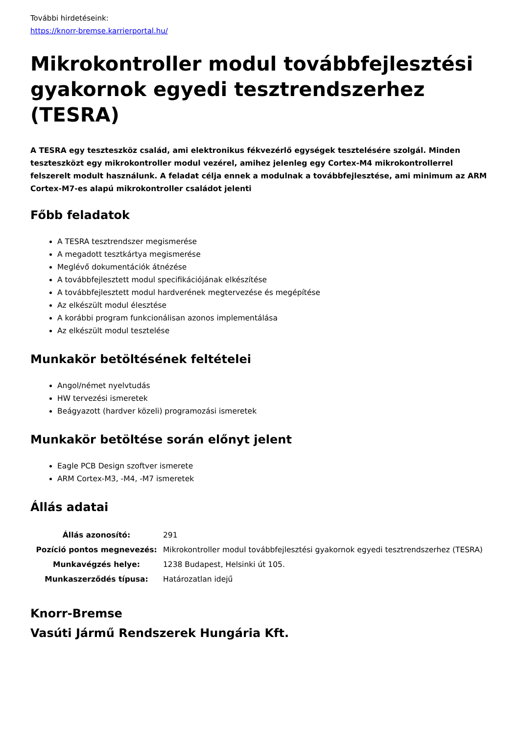További hirdetéseink:
https://knorr-bremse.karrierportal.hu/
Mikrokontroller modul továbbfejlesztési gyakornok egyedi tesztrendszerhez (TESRA)
A TESRA egy teszteszköz család, ami elektronikus fékvezérlő egységek tesztelésére szolgál. Minden teszteszközt egy mikrokontroller modul vezérel, amihez jelenleg egy Cortex-M4 mikrokontrollerrel felszerelt modult használunk. A feladat célja ennek a modulnak a továbbfejlesztése, ami minimum az ARM Cortex-M7-es alapú mikrokontroller családot jelenti
Főbb feladatok
A TESRA tesztrendszer megismerése
A megadott tesztkártya megismerése
Meglévő dokumentációk átnézése
A továbbfejlesztett modul specifikációjának elkészítése
A továbbfejlesztett modul hardverének megtervezése és megépítése
Az elkészült modul élesztése
A korábbi program funkcionálisan azonos implementálása
Az elkészült modul tesztelése
Munkakör betöltésének feltételei
Angol/német nyelvtudás
HW tervezési ismeretek
Beágyazott (hardver közeli) programozási ismeretek
Munkakör betöltése során előnyt jelent
Eagle PCB Design szoftver ismerete
ARM Cortex-M3, -M4, -M7 ismeretek
Állás adatai
| Állás azonosító: | 291 |
| Pozíció pontos megnevezés: | Mikrokontroller modul továbbfejlesztési gyakornok egyedi tesztrendszerhez (TESRA) |
| Munkavégzés helye: | 1238 Budapest, Helsinki út 105. |
| Munkaszerződés típusa: | Határozatlan idejű |
Knorr-Bremse
Vasúti Jármű Rendszerek Hungária Kft.